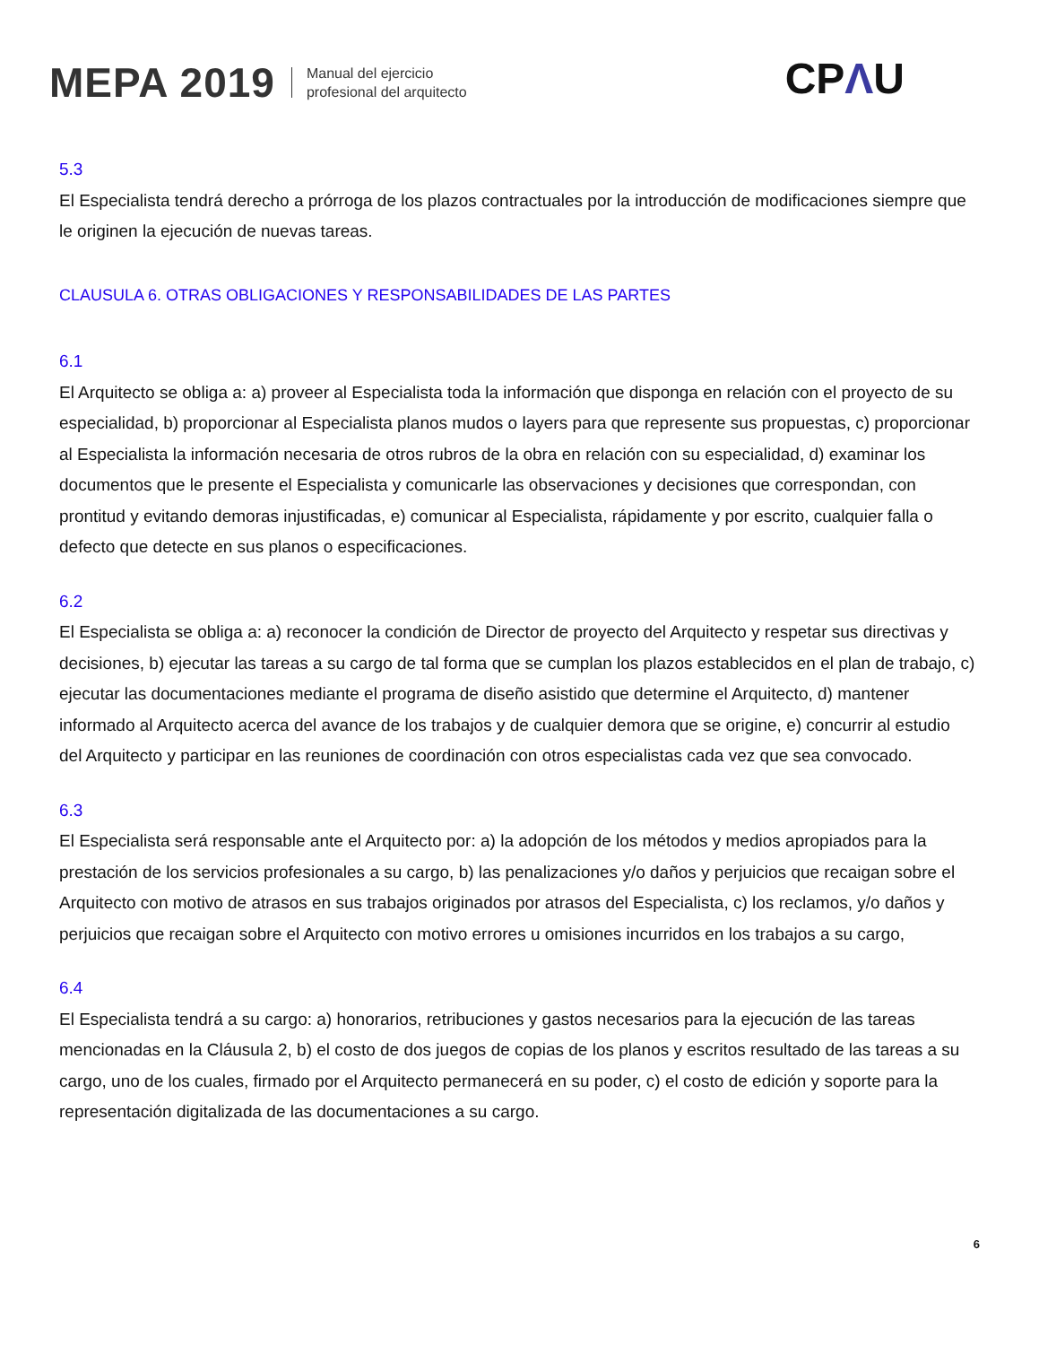MEPA 2019
Manual del ejercicio
profesional del arquitecto
CPΛU
5.3
El Especialista tendrá derecho a prórroga de los plazos contractuales por la introducción de modificaciones siempre que le originen la ejecución de nuevas tareas.
CLAUSULA 6. OTRAS OBLIGACIONES Y RESPONSABILIDADES DE LAS PARTES
6.1
El Arquitecto se obliga a: a) proveer al Especialista toda la información que disponga en relación con el proyecto de su especialidad, b) proporcionar al Especialista planos mudos o layers para que represente sus propuestas, c) proporcionar al Especialista la información necesaria de otros rubros de la obra en relación con su especialidad, d) examinar los documentos que le presente el Especialista y comunicarle las observaciones y decisiones que correspondan, con prontitud y evitando demoras injustificadas, e) comunicar al Especialista, rápidamente y por escrito, cualquier falla o defecto que detecte en sus planos o especificaciones.
6.2
El Especialista se obliga a: a) reconocer la condición de Director de proyecto del Arquitecto y respetar sus directivas y decisiones, b) ejecutar las tareas a su cargo de tal forma que se cumplan los plazos establecidos en el plan de trabajo, c) ejecutar las documentaciones mediante el programa de diseño asistido que determine el Arquitecto, d) mantener informado al Arquitecto acerca del avance de los trabajos y de cualquier demora que se origine, e) concurrir al estudio del Arquitecto y participar en las reuniones de coordinación con otros especialistas cada vez que sea convocado.
6.3
El Especialista será responsable ante el Arquitecto por: a) la adopción de los métodos y medios apropiados para la prestación de los servicios profesionales a su cargo, b) las penalizaciones y/o daños y perjuicios que recaigan sobre el Arquitecto con motivo de atrasos en sus trabajos originados por atrasos del Especialista, c) los reclamos, y/o daños y perjuicios que recaigan sobre el Arquitecto con motivo errores u omisiones incurridos en los trabajos a su cargo,
6.4
El Especialista tendrá a su cargo: a) honorarios, retribuciones y gastos necesarios para la ejecución de las tareas mencionadas en la Cláusula 2, b) el costo de dos juegos de copias de los planos y escritos resultado de las tareas a su cargo, uno de los cuales, firmado por el Arquitecto permanecerá en su poder, c) el costo de edición y soporte para la representación digitalizada de las documentaciones a su cargo.
6